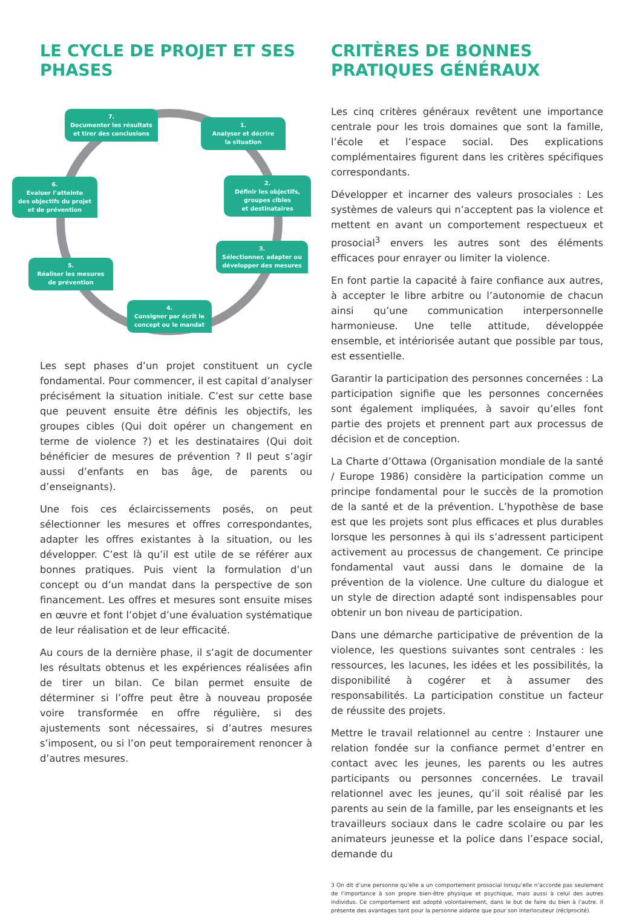LE CYCLE DE PROJET ET SES PHASES
7.
Documenter les résultats
et tirer des conclusions
1.
Analyser et décrire
la situation
6.
Evaluer l’atteinte
des objectifs du projet
et de prévention
2.
Définir les objectifs,
groupes cibles
et destinataires
3.
Sélectionner, adapter ou
développer des mesures
5.
Réaliser les mesures
de prévention
4.
Consigner par écrit le
concept ou le mandat
Les sept phases d’un projet constituent un cycle fondamental. Pour commencer, il est capital d’analyser précisément la situation initiale. C’est sur cette base que peuvent ensuite être définis les objectifs, les groupes cibles (Qui doit opérer un changement en terme de violence ?) et les destinataires (Qui doit bénéficier de mesures de prévention ? Il peut s’agir aussi d’enfants en bas âge, de parents ou d’enseignants).
Une fois ces éclaircissements posés, on peut sélectionner les mesures et offres correspondantes, adapter les offres existantes à la situation, ou les développer. C’est là qu’il est utile de se référer aux bonnes pratiques. Puis vient la formulation d’un concept ou d’un mandat dans la perspective de son financement. Les offres et mesures sont ensuite mises en œuvre et font l’objet d’une évaluation systématique de leur réalisation et de leur efficacité.
Au cours de la dernière phase, il s’agit de documenter les résultats obtenus et les expériences réalisées afin de tirer un bilan. Ce bilan permet ensuite de déterminer si l’offre peut être à nouveau proposée voire transformée en offre régulière, si des ajustements sont nécessaires, si d’autres mesures s’imposent, ou si l’on peut temporairement renoncer à d’autres mesures.
CRITÈRES DE BONNES PRATIQUES GÉNÉRAUX
Les cinq critères généraux revêtent une importance centrale pour les trois domaines que sont la famille, l’école et l’espace social. Des explications complémentaires figurent dans les critères spécifiques correspondants.
Développer et incarner des valeurs prosociales : Les systèmes de valeurs qui n’acceptent pas la violence et mettent en avant un comportement respectueux et prosocial<sup>3</sup> envers les autres sont des éléments efficaces pour enrayer ou limiter la violence.
En font partie la capacité à faire confiance aux autres, à accepter le libre arbitre ou l’autonomie de chacun ainsi qu’une communication interpersonnelle harmonieuse. Une telle attitude, développée ensemble, et intériorisée autant que possible par tous, est essentielle.
Garantir la participation des personnes concernées : La participation signifie que les personnes concernées sont également impliquées, à savoir qu’elles font partie des projets et prennent part aux processus de décision et de conception.
La Charte d’Ottawa (Organisation mondiale de la santé / Europe 1986) considère la participation comme un principe fondamental pour le succès de la promotion de la santé et de la prévention. L’hypothèse de base est que les projets sont plus efficaces et plus durables lorsque les personnes à qui ils s’adressent participent activement au processus de changement. Ce principe fondamental vaut aussi dans le domaine de la prévention de la violence. Une culture du dialogue et un style de direction adapté sont indispensables pour obtenir un bon niveau de participation.
Dans une démarche participative de prévention de la violence, les questions suivantes sont centrales : les ressources, les lacunes, les idées et les possibilités, la disponibilité à cogérer et à assumer des responsabilités. La participation constitue un facteur de réussite des projets.
Mettre le travail relationnel au centre : Instaurer une relation fondée sur la confiance permet d’entrer en contact avec les jeunes, les parents ou les autres participants ou personnes concernées. Le travail relationnel avec les jeunes, qu’il soit réalisé par les parents au sein de la famille, par les enseignants et les travailleurs sociaux dans le cadre scolaire ou par les animateurs jeunesse et la police dans l’espace social, demande du
3 On dit d’une personne qu’elle a un comportement prosocial lorsqu’elle n’accorde pas seulement de l’importance à son propre bien-être physique et psychique, mais aussi à celui des autres individus. Ce comportement est adopté volontairement, dans le but de faire du bien à l’autre. Il présente des avantages tant pour la personne aidante que pour son interlocuteur (réciprocité).